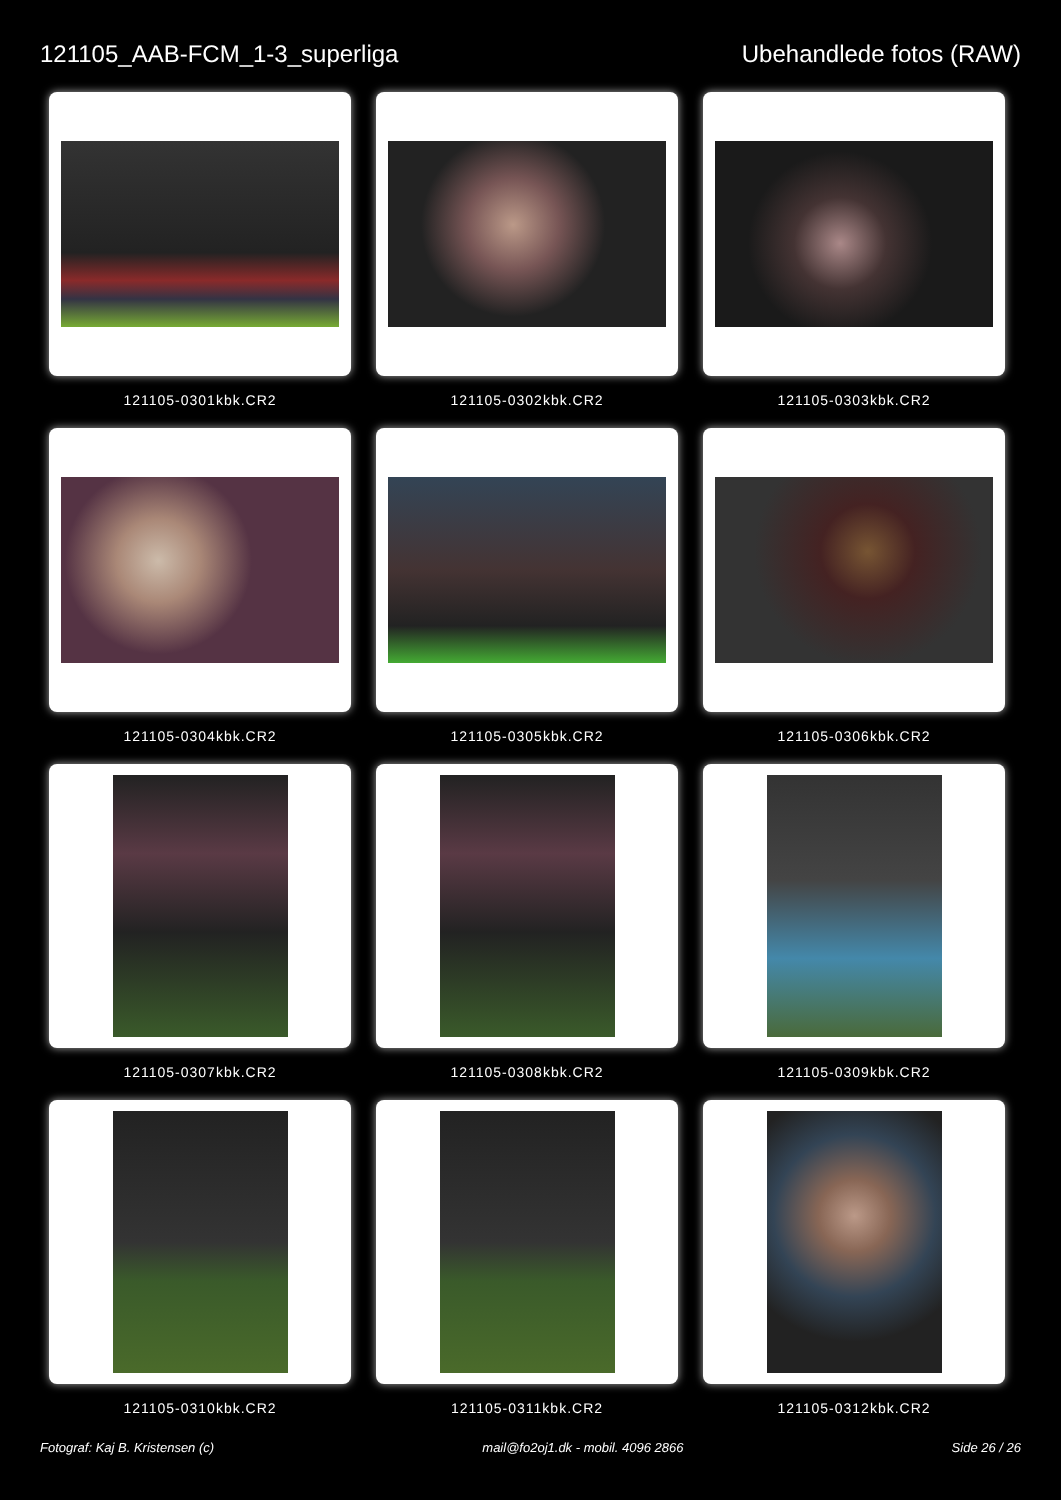121105_AAB-FCM_1-3_superliga Ubehandlede fotos (RAW)
121105-0301kbk.CR2
121105-0302kbk.CR2
121105-0303kbk.CR2
121105-0304kbk.CR2
121105-0305kbk.CR2
121105-0306kbk.CR2
121105-0307kbk.CR2
121105-0308kbk.CR2
121105-0309kbk.CR2
121105-0310kbk.CR2
121105-0311kbk.CR2
121105-0312kbk.CR2
Fotograf: Kaj B. Kristensen (c)
mail@fo2oj1.dk - mobil. 4096 2866
Side 26 / 26